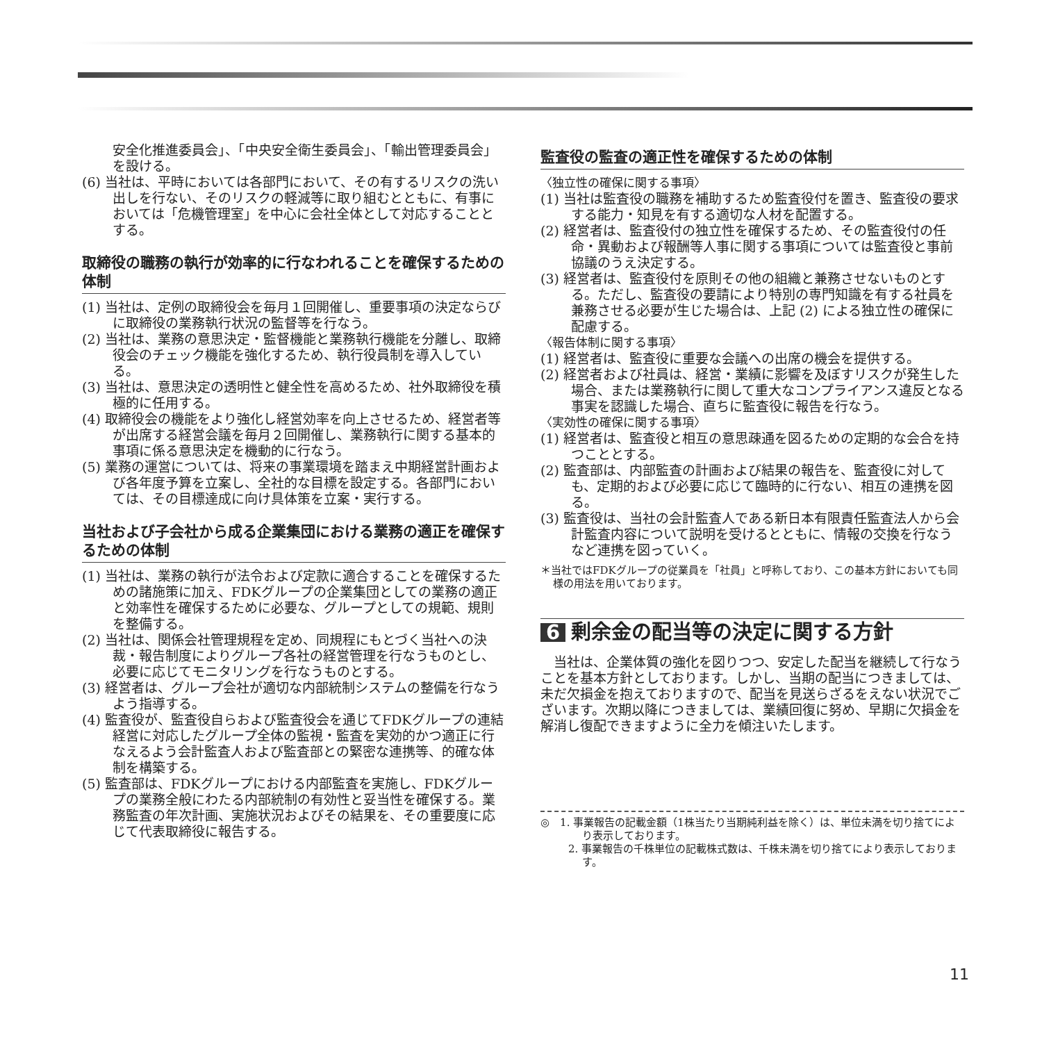安全化推進委員会」、「中央安全衛生委員会」、「輸出管理委員会」を設ける。
(6) 当社は、平時においては各部門において、その有するリスクの洗い出しを行ない、そのリスクの軽減等に取り組むとともに、有事においては「危機管理室」を中心に会社全体として対応することとする。
取締役の職務の執行が効率的に行なわれることを確保するための体制
(1) 当社は、定例の取締役会を毎月１回開催し、重要事項の決定ならびに取締役の業務執行状況の監督等を行なう。
(2) 当社は、業務の意思決定・監督機能と業務執行機能を分離し、取締役会のチェック機能を強化するため、執行役員制を導入している。
(3) 当社は、意思決定の透明性と健全性を高めるため、社外取締役を積極的に任用する。
(4) 取締役会の機能をより強化し経営効率を向上させるため、経営者等が出席する経営会議を毎月２回開催し、業務執行に関する基本的事項に係る意思決定を機動的に行なう。
(5) 業務の運営については、将来の事業環境を踏まえ中期経営計画および各年度予算を立案し、全社的な目標を設定する。各部門においては、その目標達成に向け具体策を立案・実行する。
当社および子会社から成る企業集団における業務の適正を確保するための体制
(1) 当社は、業務の執行が法令および定款に適合することを確保するための諸施策に加え、FDKグループの企業集団としての業務の適正と効率性を確保するために必要な、グループとしての規範、規則を整備する。
(2) 当社は、関係会社管理規程を定め、同規程にもとづく当社への決裁・報告制度によりグループ各社の経営管理を行なうものとし、必要に応じてモニタリングを行なうものとする。
(3) 経営者は、グループ会社が適切な内部統制システムの整備を行なうよう指導する。
(4) 監査役が、監査役自らおよび監査役会を通じてFDKグループの連結経営に対応したグループ全体の監視・監査を実効的かつ適正に行なえるよう会計監査人および監査部との緊密な連携等、的確な体制を構築する。
(5) 監査部は、FDKグループにおける内部監査を実施し、FDKグループの業務全般にわたる内部統制の有効性と妥当性を確保する。業務監査の年次計画、実施状況およびその結果を、その重要度に応じて代表取締役に報告する。
監査役の監査の適正性を確保するための体制
〈独立性の確保に関する事項〉
(1) 当社は監査役の職務を補助するため監査役付を置き、監査役の要求する能力・知見を有する適切な人材を配置する。
(2) 経営者は、監査役付の独立性を確保するため、その監査役付の任命・異動および報酬等人事に関する事項については監査役と事前協議のうえ決定する。
(3) 経営者は、監査役付を原則その他の組織と兼務させないものとする。ただし、監査役の要請により特別の専門知識を有する社員を兼務させる必要が生じた場合は、上記 (2) による独立性の確保に配慮する。
〈報告体制に関する事項〉
(1) 経営者は、監査役に重要な会議への出席の機会を提供する。
(2) 経営者および社員は、経営・業績に影響を及ぼすリスクが発生した場合、または業務執行に関して重大なコンプライアンス違反となる事実を認識した場合、直ちに監査役に報告を行なう。
〈実効性の確保に関する事項〉
(1) 経営者は、監査役と相互の意思疎通を図るための定期的な会合を持つこととする。
(2) 監査部は、内部監査の計画および結果の報告を、監査役に対しても、定期的および必要に応じて臨時的に行ない、相互の連携を図る。
(3) 監査役は、当社の会計監査人である新日本有限責任監査法人から会計監査内容について説明を受けるとともに、情報の交換を行なうなど連携を図っていく。
＊当社ではFDKグループの従業員を「社員」と呼称しており、この基本方針においても同様の用法を用いております。
6 剰余金の配当等の決定に関する方針
当社は、企業体質の強化を図りつつ、安定した配当を継続して行なうことを基本方針としております。しかし、当期の配当につきましては、未だ欠損金を抱えておりますので、配当を見送らざるをえない状況でございます。次期以降につきましては、業績回復に努め、早期に欠損金を解消し復配できますように全力を傾注いたします。
◎　1. 事業報告の記載金額（1株当たり当期純利益を除く）は、単位未満を切り捨てにより表示しております。
2. 事業報告の千株単位の記載株式数は、千株未満を切り捨てにより表示しております。
11